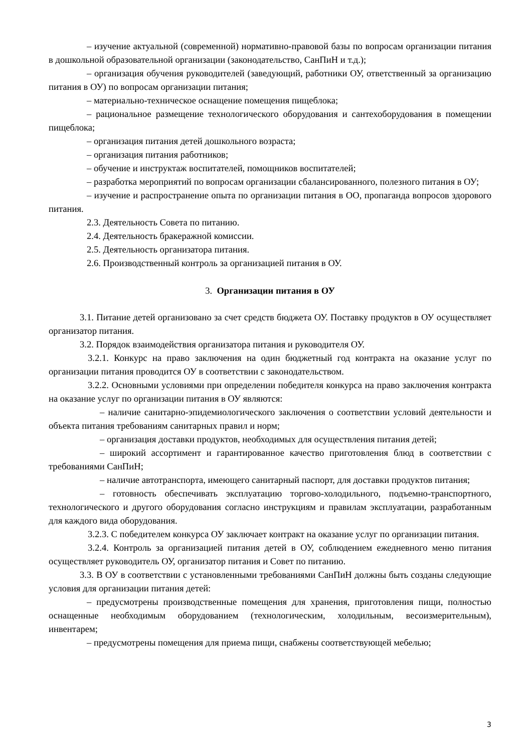– изучение актуальной (современной) нормативно-правовой базы по вопросам организации питания в дошкольной образовательной организации (законодательство, СанПиН и т.д.);
– организация обучения руководителей (заведующий, работники ОУ, ответственный за организацию питания в ОУ) по вопросам организации питания;
– материально-техническое оснащение помещения пищеблока;
– рациональное размещение технологического оборудования и сантехоборудования в помещении пищеблока;
– организация питания детей дошкольного возраста;
– организация питания работников;
– обучение и инструктаж воспитателей, помощников воспитателей;
– разработка мероприятий по вопросам организации сбалансированного, полезного питания в ОУ;
– изучение и распространение опыта по организации питания в ОО, пропаганда вопросов здорового питания.
2.3. Деятельность Совета по питанию.
2.4. Деятельность бракеражной комиссии.
2.5. Деятельность организатора питания.
2.6. Производственный контроль за организацией питания в ОУ.
3. Организации питания в ОУ
3.1. Питание детей организовано за счет средств бюджета ОУ. Поставку продуктов в ОУ осуществляет организатор питания.
3.2. Порядок взаимодействия организатора питания и руководителя ОУ.
3.2.1. Конкурс на право заключения на один бюджетный год контракта на оказание услуг по организации питания проводится ОУ в соответствии с законодательством.
3.2.2. Основными условиями при определении победителя конкурса на право заключения контракта на оказание услуг по организации питания в ОУ являются:
– наличие санитарно-эпидемиологического заключения о соответствии условий деятельности и объекта питания требованиям санитарных правил и норм;
– организация доставки продуктов, необходимых для осуществления питания детей;
– широкий ассортимент и гарантированное качество приготовления блюд в соответствии с требованиями СанПиН;
– наличие автотранспорта, имеющего санитарный паспорт, для доставки продуктов питания;
– готовность обеспечивать эксплуатацию торгово-холодильного, подъемно-транспортного, технологического и другого оборудования согласно инструкциям и правилам эксплуатации, разработанным для каждого вида оборудования.
3.2.3. С победителем конкурса ОУ заключает контракт на оказание услуг по организации питания.
3.2.4. Контроль за организацией питания детей в ОУ, соблюдением ежедневного меню питания осуществляет руководитель ОУ, организатор питания и Совет по питанию.
3.3. В ОУ в соответствии с установленными требованиями СанПиН должны быть созданы следующие условия для организации питания детей:
– предусмотрены производственные помещения для хранения, приготовления пищи, полностью оснащенные необходимым оборудованием (технологическим, холодильным, весоизмерительным), инвентарем;
– предусмотрены помещения для приема пищи, снабжены соответствующей мебелью;
3